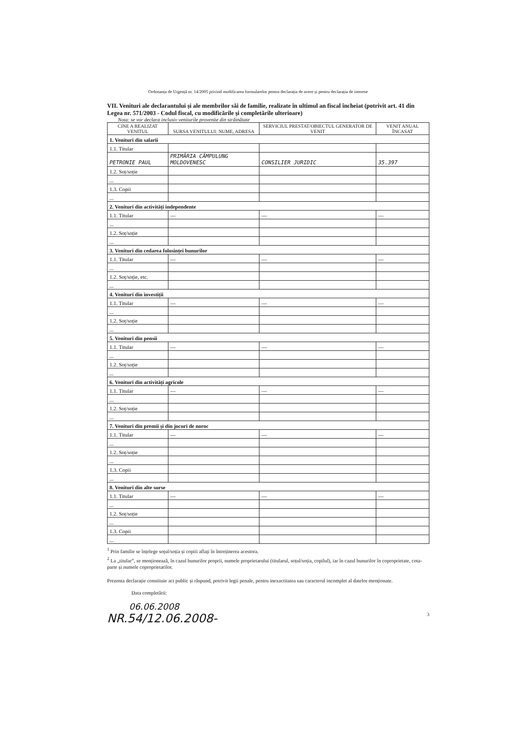Ordonanța de Urgență nr. 14/2005 privind modificarea formularelor pentru declarația de avere și pentru declarația de interese
VII. Venituri ale declarantului și ale membrilor săi de familie, realizate în ultimul an fiscal încheiat (potrivit art. 41 din Legea nr. 571/2003 - Codul fiscal, cu modificările și completările ulterioare)
Nota: se vor declara inclusiv veniturile provenite din străinătate
| CINE A REALIZAT VENITUL | SURSA VENITULUI: NUME, ADRESA | SERVICIUL PRESTAT/OBIECTUL GENERATOR DE VENIT | VENIT ANUAL ÎNCASAT |
| --- | --- | --- | --- |
| 1. Venituri din salarii | | | |
| 1.1. Titular | | | |
| PETRONIE PAUL | PRIMĂRIA CÂMPULUNG MOLDOVENESC | CONSILIER JURIDIC | 35.397 |
| 1.2. Soț/soție | | | |
| ... | | | |
| 1.3. Copii | | | |
| ... | | | |
| 2. Venituri din activități independente | | | |
| 1.1. Titular | — | — | — |
| ... | | | |
| 1.2. Soț/soție | | | |
| ... | | | |
| 3. Venituri din cedarea folosinței bunurilor | | | |
| 1.1. Titular | — | — | — |
| ... | | | |
| 1.2. Soț/soție, etc. | | | |
| ... | | | |
| 4. Venituri din investiții | | | |
| 1.1. Titular | — | — | — |
| ... | | | |
| 1.2. Soț/soție | | | |
| ... | | | |
| 5. Venituri din pensii | | | |
| 1.1. Titular | — | — | — |
| ... | | | |
| 1.2. Soț/soție | | | |
| ... | | | |
| 6. Venituri din activități agricole | | | |
| 1.1. Titular | — | — | — |
| ... | | | |
| 1.2. Soț/soție | | | |
| ... | | | |
| 7. Venituri din premii și din jocuri de noroc | | | |
| 1.1. Titular | — | — | — |
| ... | | | |
| 1.2. Soț/soție | | | |
| ... | | | |
| 1.3. Copii | | | |
| ... | | | |
| 8. Venituri din alte surse | | | |
| 1.1. Titular | — | — | — |
| ... | | | |
| 1.2. Soț/soție | | | |
| ... | | | |
| 1.3. Copii | | | |
| ... | | | |
<sup>1</sup> Prin familie se înțelege soțul/soția și copiii aflați în întreținerea acestora.
<sup>2</sup> La „titular”, se menționează, în cazul bunurilor proprii, numele proprietarului (titularul, soțul/soția, copilul), iar în cazul bunurilor în coproprietate, cota-parte și numele coproprietarilor.
Prezenta declarație constituie act public și răspund, potrivit legii penale, pentru inexactitatea sau caracterul incomplet al datelor menționate.
Data completării:
06.06.2008
NR.54/12.06.2008- 3